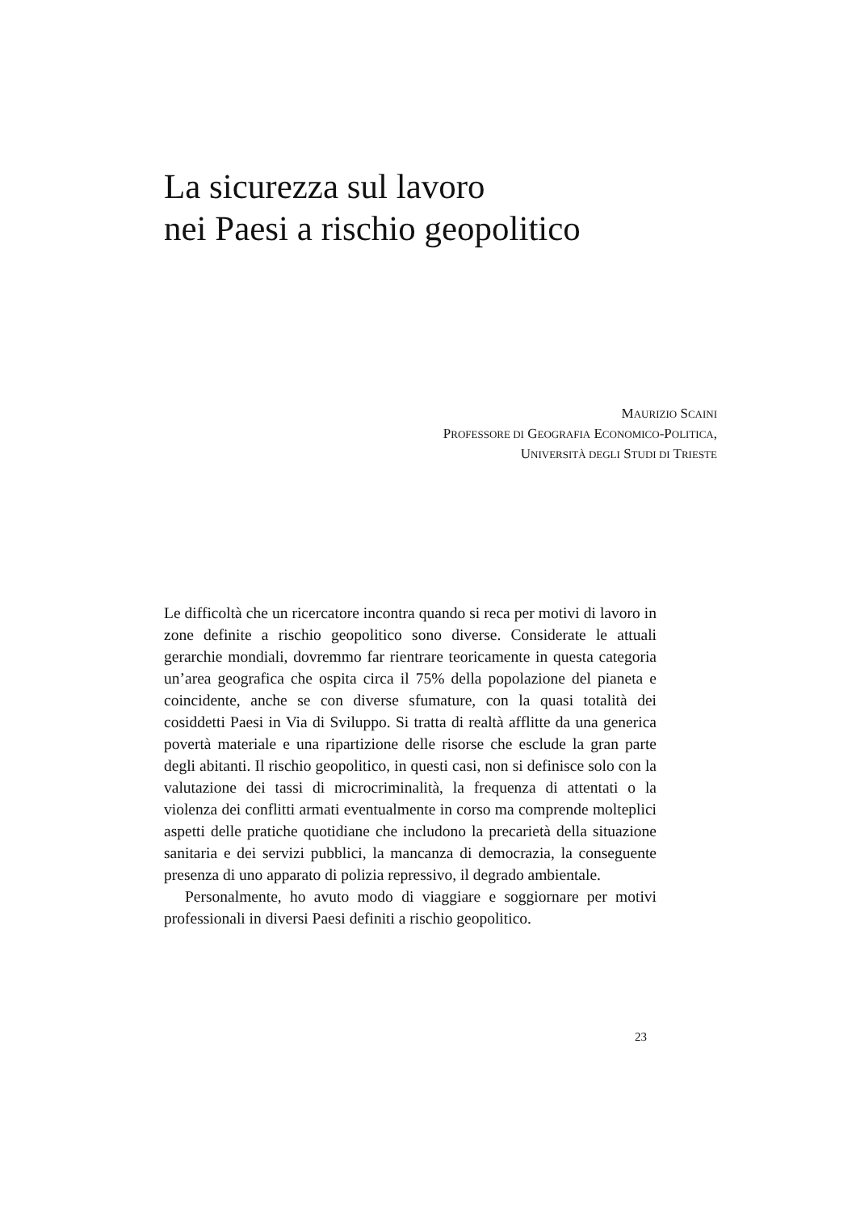La sicurezza sul lavoro
nei Paesi a rischio geopolitico
MAURIZIO SCAINI
PROFESSORE DI GEOGRAFIA ECONOMICO-POLITICA,
UNIVERSITÀ DEGLI STUDI DI TRIESTE
Le difficoltà che un ricercatore incontra quando si reca per motivi di lavoro in zone definite a rischio geopolitico sono diverse. Considerate le attuali gerarchie mondiali, dovremmo far rientrare teoricamente in questa categoria un’area geografica che ospita circa il 75% della popolazione del pianeta e coincidente, anche se con diverse sfumature, con la quasi totalità dei cosiddetti Paesi in Via di Sviluppo. Si tratta di realtà afflitte da una generica povertà materiale e una ripartizione delle risorse che esclude la gran parte degli abitanti. Il rischio geopolitico, in questi casi, non si definisce solo con la valutazione dei tassi di microcriminalità, la frequenza di attentati o la violenza dei conflitti armati eventualmente in corso ma comprende molteplici aspetti delle pratiche quotidiane che includono la precarietà della situazione sanitaria e dei servizi pubblici, la mancanza di democrazia, la conseguente presenza di uno apparato di polizia repressivo, il degrado ambientale.
Personalmente, ho avuto modo di viaggiare e soggiornare per motivi professionali in diversi Paesi definiti a rischio geopolitico.
23